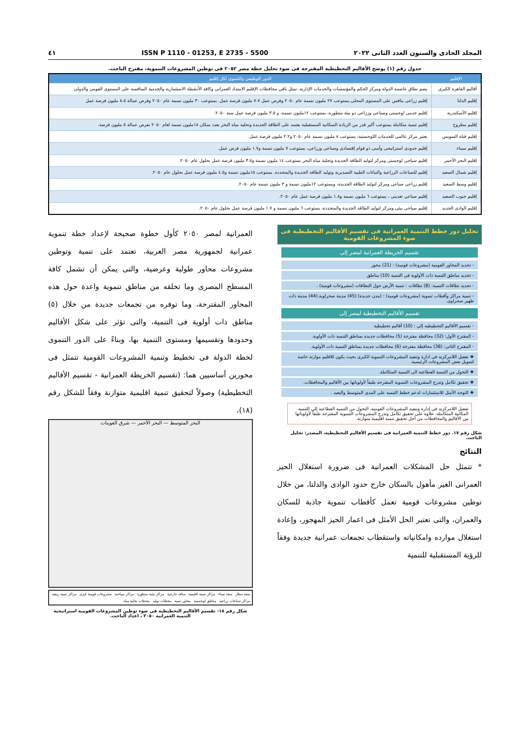المجلد الحادى والستون العدد الثانى ٢٠٢٢ ISSN P 1110 - 01253, E 2735 - 5500 ٤١
جدول رقم (١) يوضح الأقاليم التخطيطية المقترحة فى ضوء تحليل خطة مصر ٢٠٥٢ فى توطين المشروعات التنموية، مقترح الباحث.
| الإقليم | الدور الوظيفي والتنموى لكل إقليم |
| --- | --- |
| أقاليم القاهرة الكبرى | يضم نطاق عاصمة الدولة ومركز الحكم والمؤسسات والخدمات الإدارية، تمثل باقى محافظات الإقليم الامتداد العمرانى وكافة الأنشطة الاستثمارية والخدمية المنافسة على المستوى القومى والدولى. |
| إقليم الدلتا | إقليم زراعى ينافس على المستوى المحلى.يستوعب ٢٧ مليون نسمة عام ٢٠٥٠ وفرص عمل ٧.٧ مليون فرصة عمل. يستوعب ٣٠ مليون نسمة عام ٢٠٥٠ وفرص عمالة ٨.٥ مليون فرصة عمل |
| إقليم الأسكندرية | إقليم خدمى لوجستى وصناعى وزراعى ذو بيئة متطورة، يستوعب ١٢مليون نسمة، و ٣.٥ مليون فرصة عمل سنة ٢٠٥٠. |
| إقليم مطروح | إقليم تنمية متكاملة يستوعب أكبر قدر من الزيادة السكانية المستقبلية يعتمد على الطاقة الجديدة وتحلية مياه البحر بعدد سكان ١٨مليون نسمة لعام ٢٠٥٠ بفرص عمالة ٥ مليون فرصة. |
| إقليم قناة السويس | يعتبر مركز عالمى للخدمات اللوجستية، يستوعب ٨ مليون نسمة عام ٢٠٥٠ و٢.٢ مليون فرصة عمل. |
| إقليم سيناء | إقليم حدودى استراتيجى وأمنى ذو قوام إقتصادى وصناعى وزراعى، يستوعب ٧ مليون نسمة و١.٧ مليون فرص عمل. |
| إقليم البحر الأحمر | إقليم سياحى لوجستى ومركز لتوليد الطاقة الجديدة وتحلية مياه البحر يستوعب ١٤ مليون نسمة و٣.٥ مليون فرصة عمل بحلول عام ٢٠٥٠. |
| إقليم شمال الصعيد | إقليم للصناعات الزراعية والنباتات الطبية التصديرية وتوليد الطاقة الجديدة والمتجددة. يستوعب ١٥مليون نسمة و٤.٥ مليون فرصة عمل بحلول عام ٢٠٥٠. |
| إقليم وسط الصعيد | إقليم زراعى صناعى ومركز لتوليد الطاقة الجديدة، ويستوعب ١٢مليون نسمة و ٣ مليون نسمة عام ٢٠٥٠. |
| إقليم جنوب الصعيد | إقليم صناعى تعدينى ، يستوعب ٦ مليون نسمة و١.٨ مليون فرصة عمل عام ٢٠٥٠. |
| إقليم الوادى الجديد | إقليم سياحى بيئى ومركز لتوليد الطاقة الجديدة والمتجددة، يستوعب ٦ مليون نسمة و ١.٧ مليون فرصة عمل بحلول عام ٢٠٥٠. |
تحليل دور خطط التنمية العمرانية فى تقسيم الأقاليم التخطيطية فى ضوء المشروعات القومية
تقسيم الخريطة العمرانية لمصر إلى
- تحديد المحاور القومية (مشروعات قومية) : (21) محور
- تحديد مناطق التنمية ذات الأولوية فى التنمية (10) مناطق
- تحديد نطاقات التنمية: (8) نطاقات : تنمية الأرض حول النطاقات (مشروعات قومية) .
- تنمية مراكز وأقطاب تنموية (مشروعات قومية) : (مدن جديدة) (45) مدينة صحراوية.(44) مدينة ذات ظهير صحراوى.
تقسيم الأقاليم التخطيطية لمصر إلى
- تقسيم الأقاليم التخطيطية إلى : (10) أقاليم تخطيطية
- المقترح الأول: (32) محافظة مقترحة (5) محافظات جديدة بمناطق التنمية ذات الأولوية.
- المقترح الثانى: (38) محافظة مقترحة (6) محافظات جديدة بمناطق التنمية ذات الأولوية.
❖ تفعيل اللامركزية فى ادارة وتنفيذ المشروعات التنموية الكبرى بحيث يكون للاقليم موازنة خاصة لتمويل بعض المشروعات الرئيسية.
❖ التحول من التنمية القطاعية الى التنمية المتكاملة.
❖ تحقيق تكامل وتدرج المشروعات التنموية المقترحة طبقاً لأولوياتها بين الأقاليم والمحافظات.
❖ التوجه الأمثل للاستثمارات لدعم خطط التنمية على المدى المتوسط والبعيد .
تفعيل اللامركزية فى إدارة وتنفيذ المشروعات القومية، التحول من التنمية القطاعية إلى التنمية المكانية المتكاملة، علاوة على تحقيق تكامل وتدرج المشروعات التنموية المقترحة طبقاً لأولوياتها بين الأقاليم والمحافظات من أجل تحقيق تنمية اقليمية متوازنة.
شكل رقم ١٧. دور خطط التنمية العمرانية فى تقسيم الأقاليم التخطيطية، المصدر: تحليل الباحث.
النتائج
* تتمثل حل المشكلات العمرانية فى ضرورة استغلال الحيز العمرانى الغير مأهول بالسكان خارج حدود الوادى والدلتا، من خلال توطين مشروعات قومية تعمل كأقطاب تنموية جاذبة للسكان والعمران، والتى تعتبر الحل الأمثل فى اعمار الحيز المهجور، وإعادة استغلال موارده وامكانياته واستقطاب تجمعات عمرانية جديدة وفقاً للرؤية المستقبلية للتنمية
العمرانية لمصر ٢٠٥٠ كأول خطوة صحيحة لإعداد خطة تنموية عمرانية لجمهورية مصر العربية، تعتمد على تنمية وتوطين مشروعات محاور طولية وعرضية، والتى يمكن أن تشمل كافة المسطح المصرى وما تخلقه من مناطق تنموية واعدة حول هذه المحاور المقترحة، وما توفره من تجمعات جديدة من خلال (٥) مناطق ذات أولوية فى التنمية، والتى تؤثر على شكل الأقاليم وحدودها وتقسيمها ومستوى التنمية بها، وبناءً على الدور التنموى لخطة الدولة فى تخطيط وتنمية المشروعات القومية تتمثل فى محورين أساسيين هما: (تقسيم الخريطة العمرانية - تقسيم الأقاليم التخطيطية) وصولاً لتحقيق تنمية اقليمية متوازنة وفقاً للشكل رقم (١٨)،
البحر المتوسط — البحر الأحمر — شرق العوينات
منفذ مطار منفذ ميناء مراكز تنمية اقليمية منافذ خارجية مراكز بيئية متطورة مراكز سياحية مشروعات قومية كبرى مراكز تنمية ريفية مراكز صناعات زراعية مناطق لوجستية محاور تنمية محطات توليد محطات تحلية مياه
شكل رقم ١٨- تقسيم الأقاليم التخطيطية فى ضوء توطين المشروعات القومية استراتيجية التنمية العمرانية ٢٠٥٠ ، اعداد الباحث.